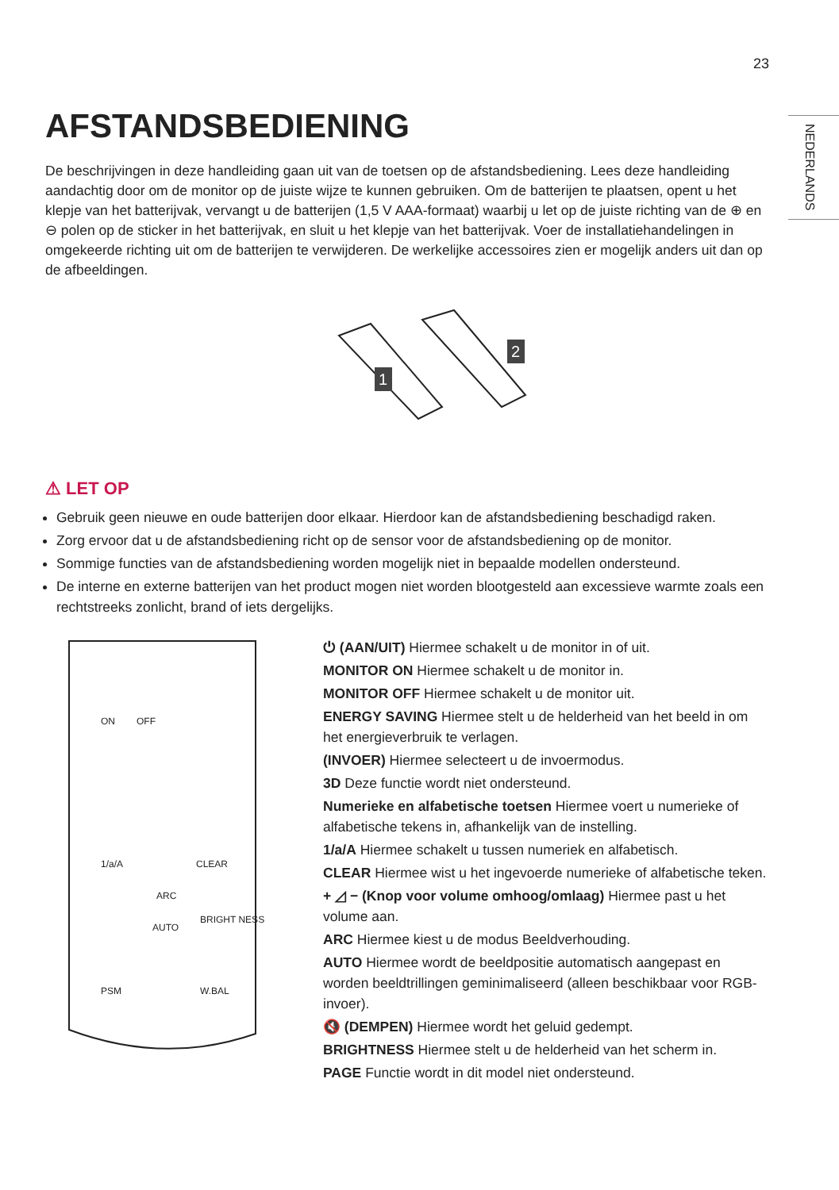23
NEDERLANDS
AFSTANDSBEDIENING
De beschrijvingen in deze handleiding gaan uit van de toetsen op de afstandsbediening. Lees deze handleiding aandachtig door om de monitor op de juiste wijze te kunnen gebruiken. Om de batterijen te plaatsen, opent u het klepje van het batterijvak, vervangt u de batterijen (1,5 V AAA-formaat) waarbij u let op de juiste richting van de ⊕ en ⊖ polen op de sticker in het batterijvak, en sluit u het klepje van het batterijvak. Voer de installatiehandelingen in omgekeerde richting uit om de batterijen te verwijderen. De werkelijke accessoires zien er mogelijk anders uit dan op de afbeeldingen.
1
2
⚠ LET OP
Gebruik geen nieuwe en oude batterijen door elkaar. Hierdoor kan de afstandsbediening beschadigd raken.
Zorg ervoor dat u de afstandsbediening richt op de sensor voor de afstandsbediening op de monitor.
Sommige functies van de afstandsbediening worden mogelijk niet in bepaalde modellen ondersteund.
De interne en externe batterijen van het product mogen niet worden blootgesteld aan excessieve warmte zoals een rechtstreeks zonlicht, brand of iets dergelijks.
ON
OFF
1/a/A
CLEAR
ARC
AUTO
BRIGHT NESS
PSM
W.BAL
⏻ (AAN/UIT) Hiermee schakelt u de monitor in of uit.
MONITOR ON Hiermee schakelt u de monitor in.
MONITOR OFF Hiermee schakelt u de monitor uit.
ENERGY SAVING Hiermee stelt u de helderheid van het beeld in om het energieverbruik te verlagen.
(INVOER) Hiermee selecteert u de invoermodus.
3D Deze functie wordt niet ondersteund.
Numerieke en alfabetische toetsen Hiermee voert u numerieke of alfabetische tekens in, afhankelijk van de instelling.
1/a/A Hiermee schakelt u tussen numeriek en alfabetisch.
CLEAR Hiermee wist u het ingevoerde numerieke of alfabetische teken.
+ ◿ − (Knop voor volume omhoog/omlaag) Hiermee past u het volume aan.
ARC Hiermee kiest u de modus Beeldverhouding.
AUTO Hiermee wordt de beeldpositie automatisch aangepast en worden beeldtrillingen geminimaliseerd (alleen beschikbaar voor RGB-invoer).
🔇 (DEMPEN) Hiermee wordt het geluid gedempt.
BRIGHTNESS Hiermee stelt u de helderheid van het scherm in.
PAGE Functie wordt in dit model niet ondersteund.